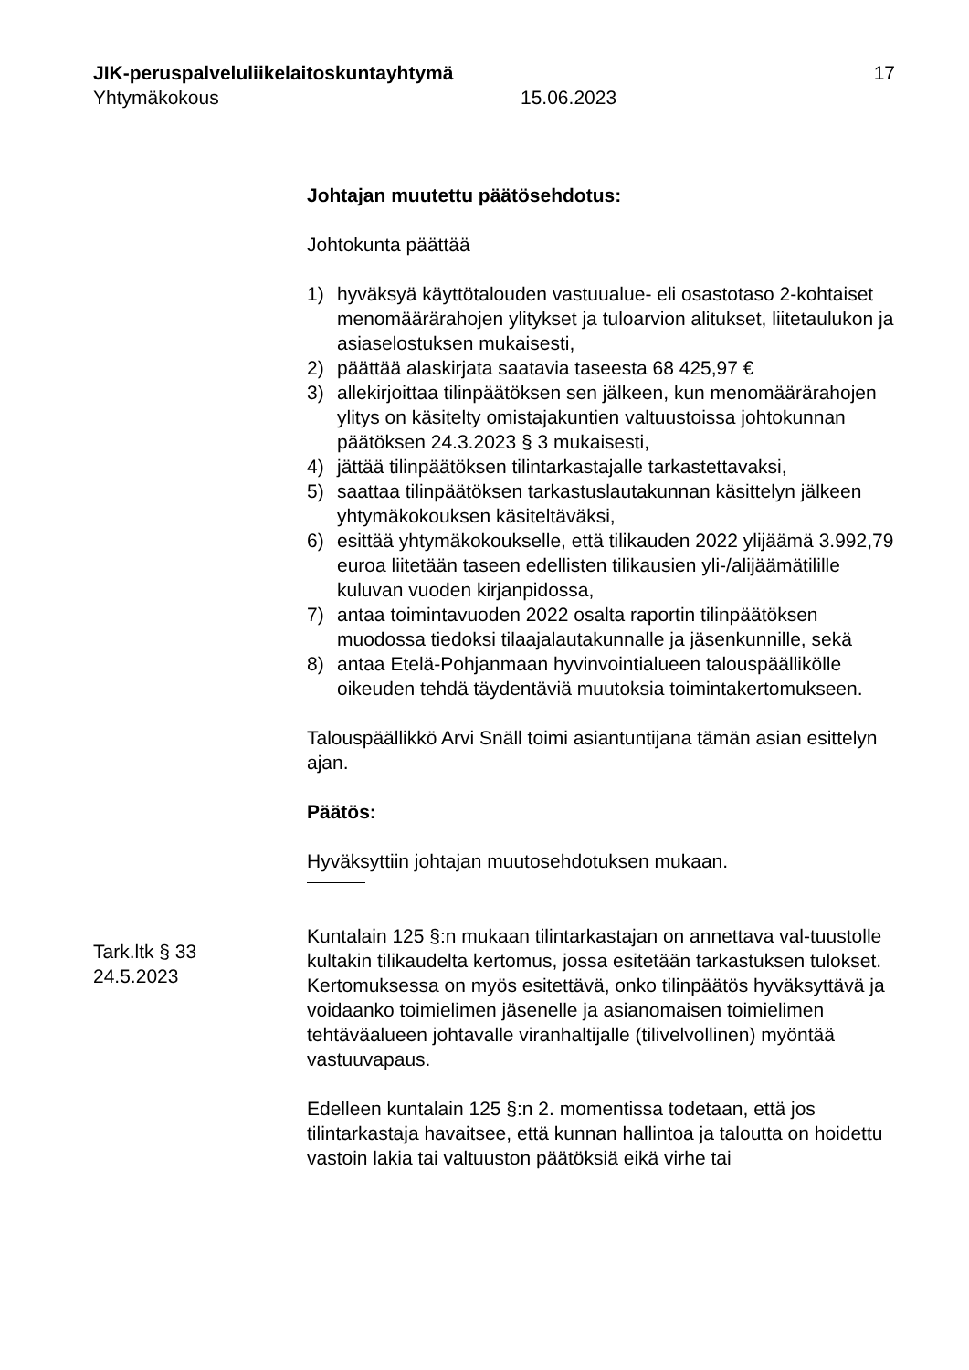JIK-peruspalveluliikelaitoskuntayhtymä 17
Yhtymäkokous 15.06.2023
Johtajan muutettu päätösehdotus:
Johtokunta päättää
1) hyväksyä käyttötalouden vastuualue- eli osastotaso 2-kohtaiset menomäärärahojen ylitykset ja tuloarvion alitukset, liitetaulukon ja asiaselostuksen mukaisesti,
2) päättää alaskirjata saatavia taseesta 68 425,97 €
3) allekirjoittaa tilinpäätöksen sen jälkeen, kun menomäärärahojen ylitys on käsitelty omistajakuntien valtuustoissa johtokunnan päätöksen 24.3.2023 § 3 mukaisesti,
4) jättää tilinpäätöksen tilintarkastajalle tarkastettavaksi,
5) saattaa tilinpäätöksen tarkastuslautakunnan käsittelyn jälkeen yhtymäkokouksen käsiteltäväksi,
6) esittää yhtymäkokoukselle, että tilikauden 2022 ylijäämä 3.992,79 euroa liitetään taseen edellisten tilikausien yli-/alijäämätilille kuluvan vuoden kirjanpidossa,
7) antaa toimintavuoden 2022 osalta raportin tilinpäätöksen muodossa tiedoksi tilaajalautakunnalle ja jäsenkunnille, sekä
8) antaa Etelä-Pohjanmaan hyvinvointialueen talouspäällikölle oikeuden tehdä täydentäviä muutoksia toimintakertomukseen.
Talouspäällikkö Arvi Snäll toimi asiantuntijana tämän asian esittelyn ajan.
Päätös:
Hyväksyttiin johtajan muutosehdotuksen mukaan.
Kuntalain 125 §:n mukaan tilintarkastajan on annettava val-tuustolle kultakin tilikaudelta kertomus, jossa esitetään tarkastuksen tulokset. Kertomuksessa on myös esitettävä, onko tilinpäätös hyväksyttävä ja voidaanko toimielimen jäsenelle ja asianomaisen toimielimen tehtäväalueen johtavalle viranhaltijalle (tilivelvollinen) myöntää vastuuvapaus.
Edelleen kuntalain 125 §:n 2. momentissa todetaan, että jos tilintarkastaja havaitsee, että kunnan hallintoa ja taloutta on hoidettu vastoin lakia tai valtuuston päätöksiä eikä virhe tai
Tark.ltk § 33
24.5.2023